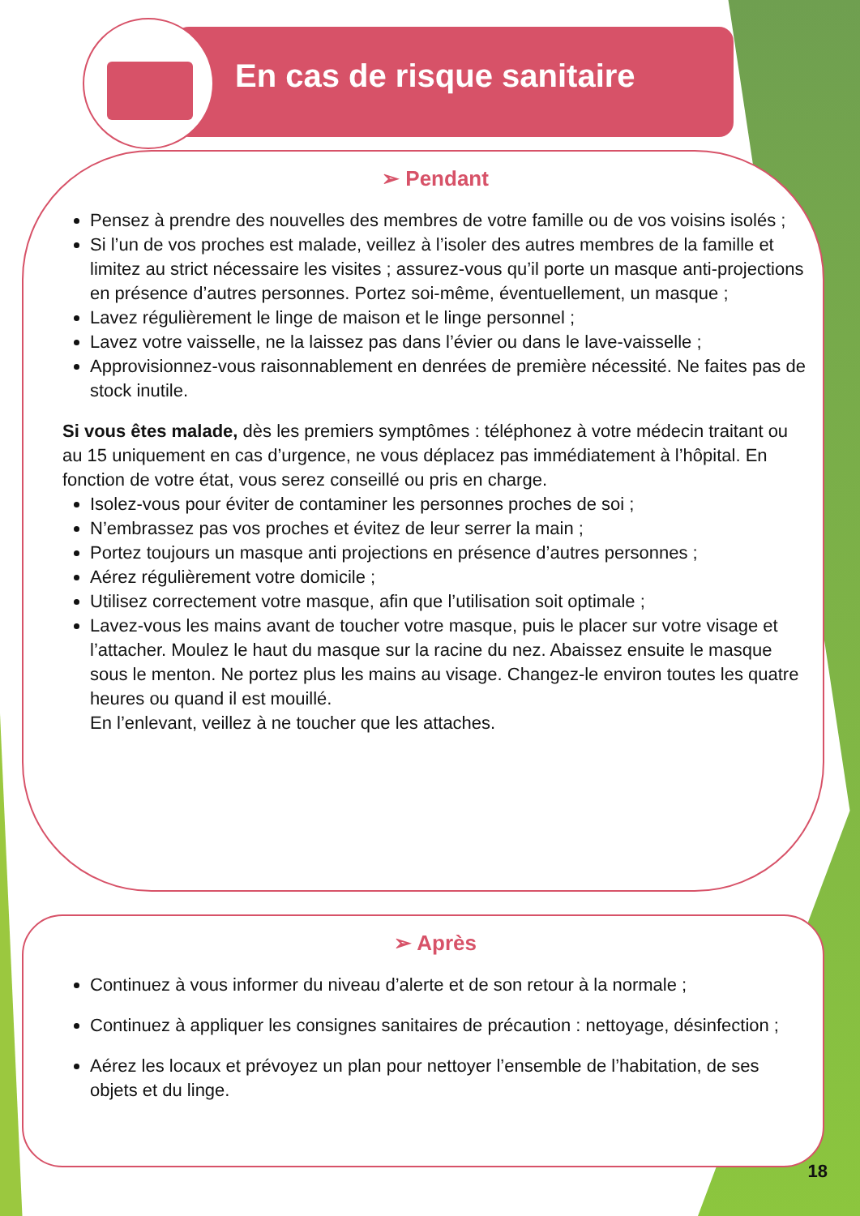En cas de risque sanitaire
➢ Pendant
Pensez à prendre des nouvelles des membres de votre famille ou de vos voisins isolés ;
Si l’un de vos proches est malade, veillez à l’isoler des autres membres de la famille et limitez au strict nécessaire les visites ; assurez-vous qu’il porte un masque anti-projections en présence d’autres personnes. Portez soi-même, éventuellement, un masque ;
Lavez régulièrement le linge de maison et le linge personnel ;
Lavez votre vaisselle, ne la laissez pas dans l’évier ou dans le lave-vaisselle ;
Approvisionnez-vous raisonnablement en denrées de première nécessité. Ne faites pas de stock inutile.
Si vous êtes malade, dès les premiers symptômes : téléphonez à votre médecin traitant ou au 15 uniquement en cas d’urgence, ne vous déplacez pas immédiatement à l’hôpital. En fonction de votre état, vous serez conseillé ou pris en charge.
Isolez-vous pour éviter de contaminer les personnes proches de soi ;
N’embrassez pas vos proches et évitez de leur serrer la main ;
Portez toujours un masque anti projections en présence d’autres personnes ;
Aérez régulièrement votre domicile ;
Utilisez correctement votre masque, afin que l’utilisation soit optimale ;
Lavez-vous les mains avant de toucher votre masque, puis le placer sur votre visage et l’attacher. Moulez le haut du masque sur la racine du nez. Abaissez ensuite le masque sous le menton. Ne portez plus les mains au visage. Changez-le environ toutes les quatre heures ou quand il est mouillé.
En l’enlevant, veillez à ne toucher que les attaches.
➢ Après
Continuez à vous informer du niveau d’alerte et de son retour à la normale ;
Continuez à appliquer les consignes sanitaires de précaution : nettoyage, désinfection ;
Aérez les locaux et prévoyez un plan pour nettoyer l’ensemble de l’habitation, de ses objets et du linge.
18